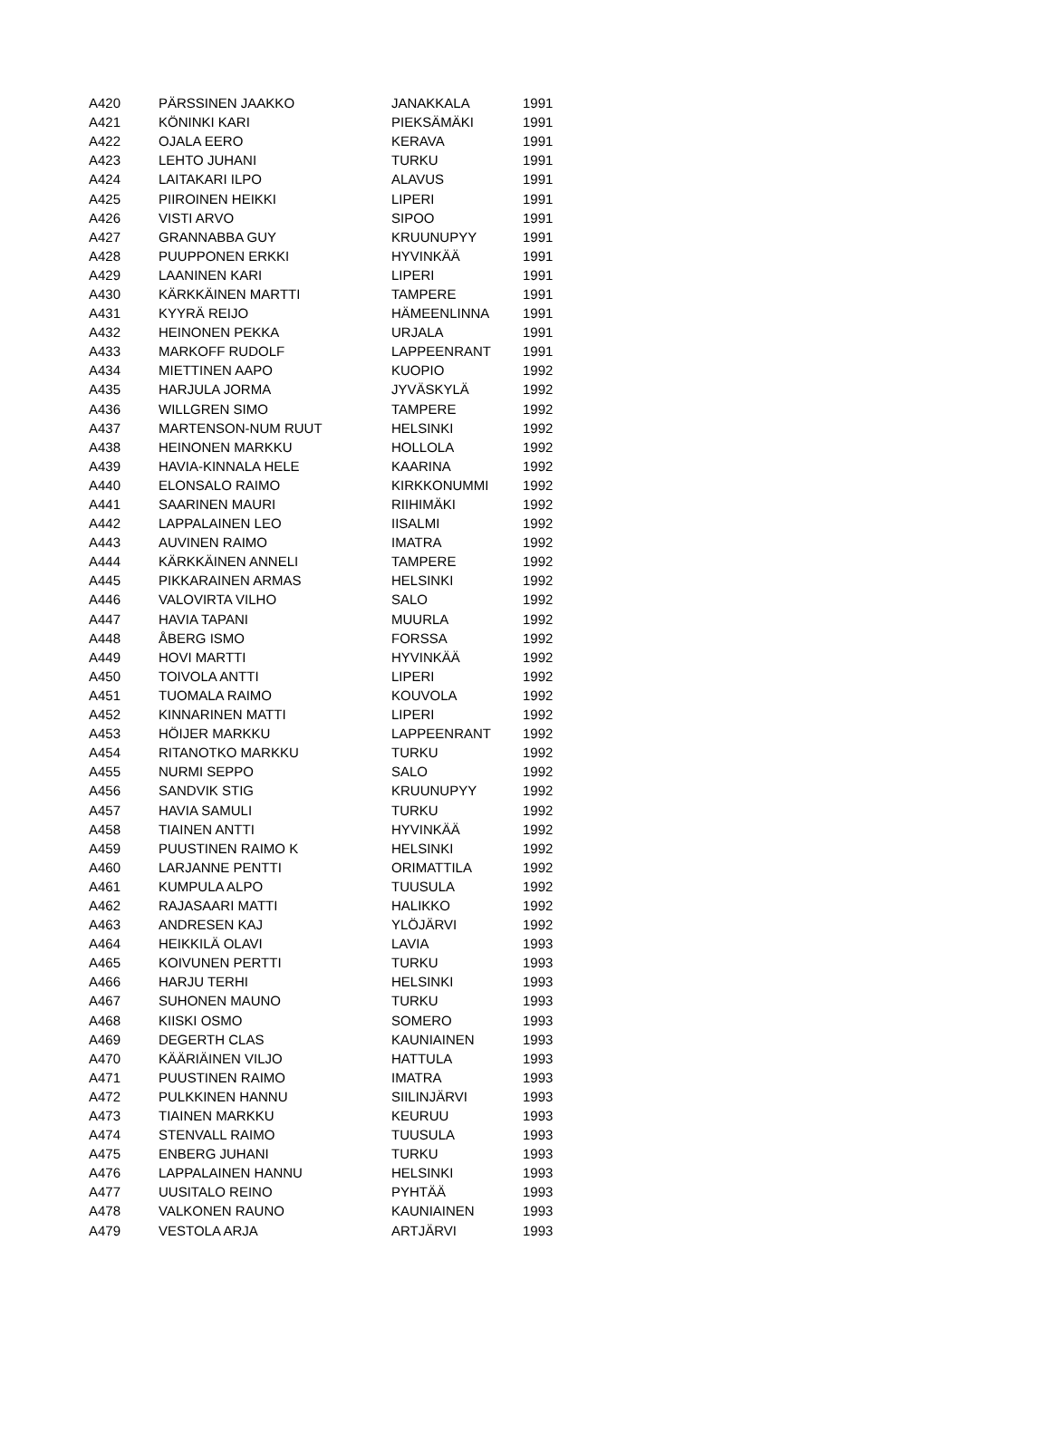| A420 | PÄRSSINEN JAAKKO | JANAKKALA | 1991 |
| A421 | KÖNINKI KARI | PIEKSÄMÄKI | 1991 |
| A422 | OJALA EERO | KERAVA | 1991 |
| A423 | LEHTO JUHANI | TURKU | 1991 |
| A424 | LAITAKARI ILPO | ALAVUS | 1991 |
| A425 | PIIROINEN HEIKKI | LIPERI | 1991 |
| A426 | VISTI ARVO | SIPOO | 1991 |
| A427 | GRANNABBA GUY | KRUUNUPYY | 1991 |
| A428 | PUUPPONEN ERKKI | HYVINKÄÄ | 1991 |
| A429 | LAANINEN KARI | LIPERI | 1991 |
| A430 | KÄRKKÄINEN MARTTI | TAMPERE | 1991 |
| A431 | KYYRÄ REIJO | HÄMEENLINNA | 1991 |
| A432 | HEINONEN PEKKA | URJALA | 1991 |
| A433 | MARKOFF RUDOLF | LAPPEENRANT | 1991 |
| A434 | MIETTINEN AAPO | KUOPIO | 1992 |
| A435 | HARJULA JORMA | JYVÄSKYLÄ | 1992 |
| A436 | WILLGREN SIMO | TAMPERE | 1992 |
| A437 | MARTENSON-NUM RUUT | HELSINKI | 1992 |
| A438 | HEINONEN MARKKU | HOLLOLA | 1992 |
| A439 | HAVIA-KINNALA HELE | KAARINA | 1992 |
| A440 | ELONSALO RAIMO | KIRKKONUMMI | 1992 |
| A441 | SAARINEN MAURI | RIIHIMÄKI | 1992 |
| A442 | LAPPALAINEN LEO | IISALMI | 1992 |
| A443 | AUVINEN RAIMO | IMATRA | 1992 |
| A444 | KÄRKKÄINEN ANNELI | TAMPERE | 1992 |
| A445 | PIKKARAINEN ARMAS | HELSINKI | 1992 |
| A446 | VALOVIRTA VILHO | SALO | 1992 |
| A447 | HAVIA TAPANI | MUURLA | 1992 |
| A448 | ÅBERG ISMO | FORSSA | 1992 |
| A449 | HOVI MARTTI | HYVINKÄÄ | 1992 |
| A450 | TOIVOLA ANTTI | LIPERI | 1992 |
| A451 | TUOMALA RAIMO | KOUVOLA | 1992 |
| A452 | KINNARINEN MATTI | LIPERI | 1992 |
| A453 | HÖIJER MARKKU | LAPPEENRANT | 1992 |
| A454 | RITANOTKO MARKKU | TURKU | 1992 |
| A455 | NURMI SEPPO | SALO | 1992 |
| A456 | SANDVIK STIG | KRUUNUPYY | 1992 |
| A457 | HAVIA SAMULI | TURKU | 1992 |
| A458 | TIAINEN ANTTI | HYVINKÄÄ | 1992 |
| A459 | PUUSTINEN RAIMO K | HELSINKI | 1992 |
| A460 | LARJANNE PENTTI | ORIMATTILA | 1992 |
| A461 | KUMPULA ALPO | TUUSULA | 1992 |
| A462 | RAJASAARI MATTI | HALIKKO | 1992 |
| A463 | ANDRESEN KAJ | YLÖJÄRVI | 1992 |
| A464 | HEIKKILÄ OLAVI | LAVIA | 1993 |
| A465 | KOIVUNEN PERTTI | TURKU | 1993 |
| A466 | HARJU TERHI | HELSINKI | 1993 |
| A467 | SUHONEN MAUNO | TURKU | 1993 |
| A468 | KIISKI OSMO | SOMERO | 1993 |
| A469 | DEGERTH CLAS | KAUNIAINEN | 1993 |
| A470 | KÄÄRIÄINEN VILJO | HATTULA | 1993 |
| A471 | PUUSTINEN RAIMO | IMATRA | 1993 |
| A472 | PULKKINEN HANNU | SIILINJÄRVI | 1993 |
| A473 | TIAINEN MARKKU | KEURUU | 1993 |
| A474 | STENVALL RAIMO | TUUSULA | 1993 |
| A475 | ENBERG JUHANI | TURKU | 1993 |
| A476 | LAPPALAINEN HANNU | HELSINKI | 1993 |
| A477 | UUSITALO REINO | PYHTÄÄ | 1993 |
| A478 | VALKONEN RAUNO | KAUNIAINEN | 1993 |
| A479 | VESTOLA ARJA | ARTJÄRVI | 1993 |